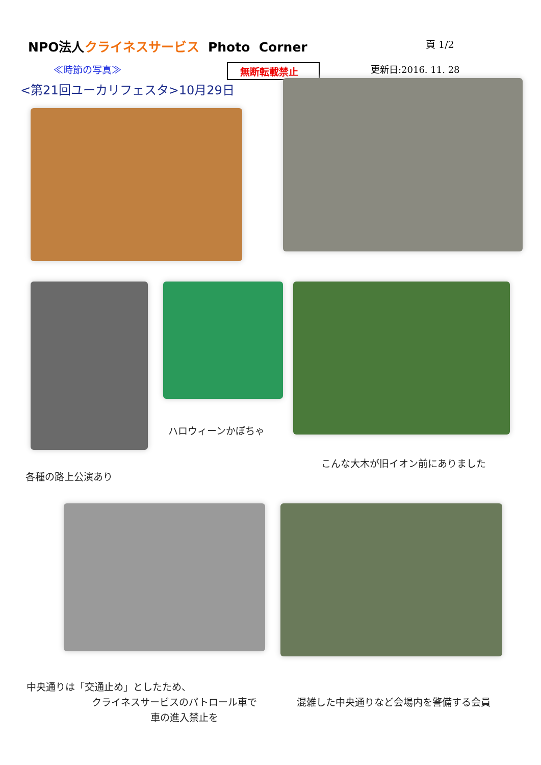NPO法人クライネスサービス Photo Corner
頁 1/2
≪時節の写真≫ 無断転載禁止 更新日:2016. 11. 28
<第21回ユーカリフェスタ>10月29日
各種の路上公演あり
ハロウィーンかぼちゃ
こんな大木が旧イオン前にありました
中央通りは「交通止め」としたため、
クライネスサービスのパトロール車で
車の進入禁止を
混雑した中央通りなど会場内を警備する会員